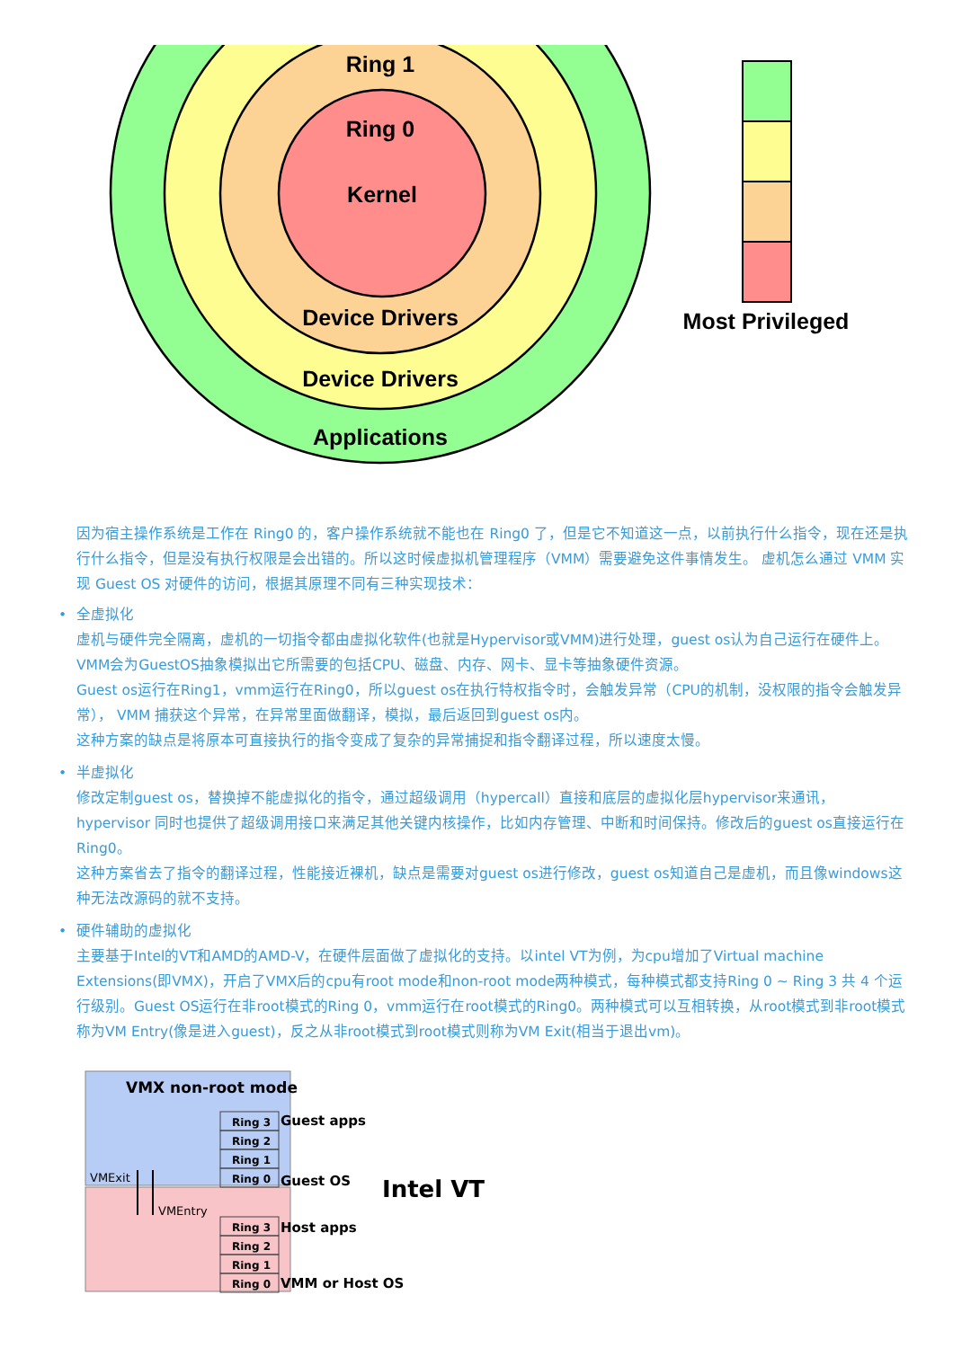Ring 1
Ring 0
Kernel
Device Drivers
Device Drivers
Applications
Most Privileged
因为宿主操作系统是工作在 Ring0 的，客户操作系统就不能也在 Ring0 了，但是它不知道这一点，以前执行什么指令，现在还是执行什么指令，但是没有执行权限是会出错的。所以这时候虚拟机管理程序（VMM）需要避免这件事情发生。 虚机怎么通过 VMM 实现 Guest OS 对硬件的访问，根据其原理不同有三种实现技术：
• 全虚拟化
虚机与硬件完全隔离，虚机的一切指令都由虚拟化软件(也就是Hypervisor或VMM)进行处理，guest os认为自己运行在硬件上。VMM会为GuestOS抽象模拟出它所需要的包括CPU、磁盘、内存、网卡、显卡等抽象硬件资源。
Guest os运行在Ring1，vmm运行在Ring0，所以guest os在执行特权指令时，会触发异常（CPU的机制，没权限的指令会触发异常）， VMM 捕获这个异常，在异常里面做翻译，模拟，最后返回到guest os内。
这种方案的缺点是将原本可直接执行的指令变成了复杂的异常捕捉和指令翻译过程，所以速度太慢。
• 半虚拟化
修改定制guest os，替换掉不能虚拟化的指令，通过超级调用（hypercall）直接和底层的虚拟化层hypervisor来通讯，hypervisor 同时也提供了超级调用接口来满足其他关键内核操作，比如内存管理、中断和时间保持。修改后的guest os直接运行在Ring0。
这种方案省去了指令的翻译过程，性能接近裸机，缺点是需要对guest os进行修改，guest os知道自己是虚机，而且像windows这种无法改源码的就不支持。
• 硬件辅助的虚拟化
主要基于Intel的VT和AMD的AMD-V，在硬件层面做了虚拟化的支持。以intel VT为例，为cpu增加了Virtual machine Extensions(即VMX)，开启了VMX后的cpu有root mode和non-root mode两种模式，每种模式都支持Ring 0 ~ Ring 3 共 4 个运行级别。Guest OS运行在非root模式的Ring 0，vmm运行在root模式的Ring0。两种模式可以互相转换，从root模式到非root模式称为VM Entry(像是进入guest)，反之从非root模式到root模式则称为VM Exit(相当于退出vm)。
VMX non-root mode
Ring 3
Ring 2
Ring 1
Ring 0
Ring 3
Ring 2
Ring 1
Ring 0
Guest apps
Guest OS
Host apps
VMM or Host OS
VMExit
VMEntry
Intel VT